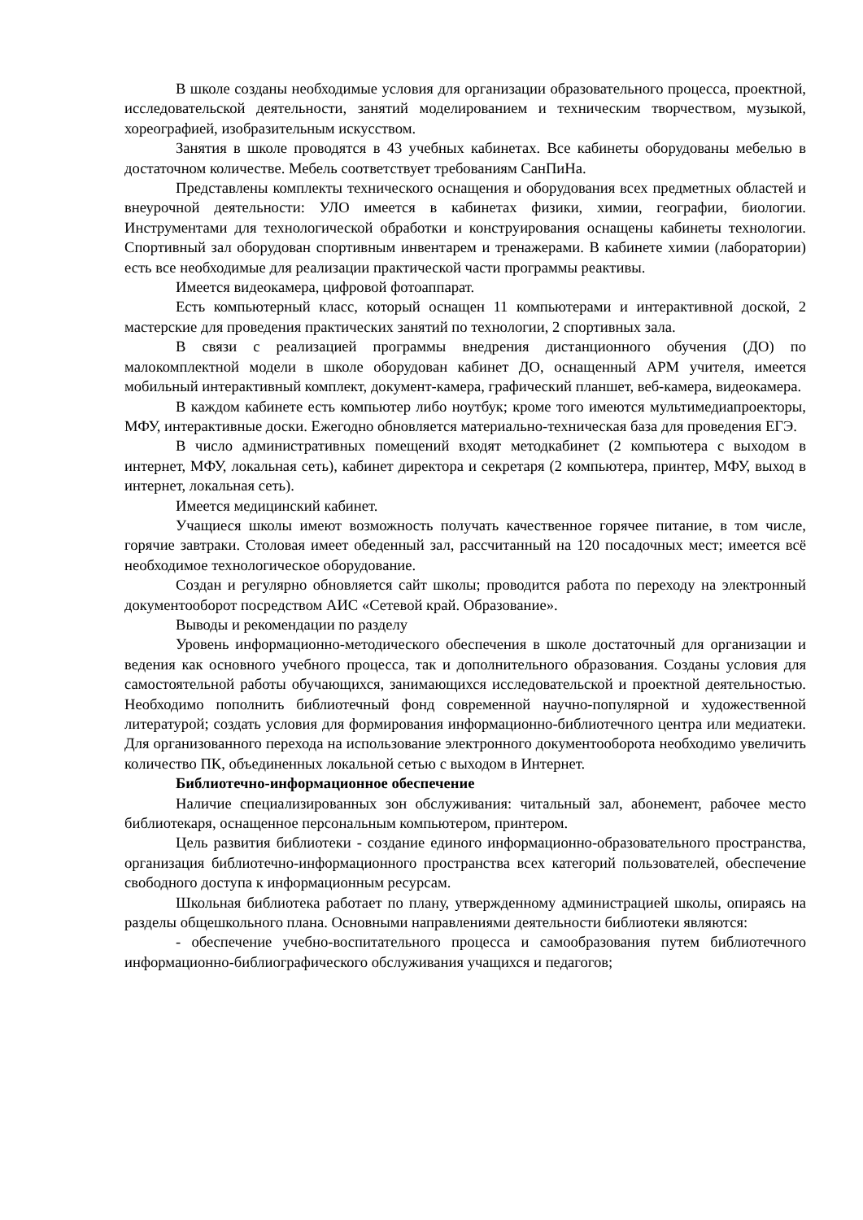В школе созданы необходимые условия для организации образовательного процесса, проектной, исследовательской деятельности, занятий моделированием и техническим творчеством, музыкой, хореографией, изобразительным искусством.
Занятия в школе проводятся в 43 учебных кабинетах. Все кабинеты оборудованы мебелью в достаточном количестве. Мебель соответствует требованиям СанПиНа.
Представлены комплекты технического оснащения и оборудования всех предметных областей и внеурочной деятельности: УЛО имеется в кабинетах физики, химии, географии, биологии. Инструментами для технологической обработки и конструирования оснащены кабинеты технологии. Спортивный зал оборудован спортивным инвентарем и тренажерами. В кабинете химии (лаборатории) есть все необходимые для реализации практической части программы реактивы.
Имеется видеокамера, цифровой фотоаппарат.
Есть компьютерный класс, который оснащен 11 компьютерами и интерактивной доской, 2 мастерские для проведения практических занятий по технологии, 2 спортивных зала.
В связи с реализацией программы внедрения дистанционного обучения (ДО) по малокомплектной модели в школе оборудован кабинет ДО, оснащенный АРМ учителя, имеется мобильный интерактивный комплект, документ-камера, графический планшет, веб-камера, видеокамера.
В каждом кабинете есть компьютер либо ноутбук; кроме того имеются мультимедиапроекторы, МФУ, интерактивные доски. Ежегодно обновляется материально-техническая база для проведения ЕГЭ.
В число административных помещений входят методкабинет (2 компьютера с выходом в интернет, МФУ, локальная сеть), кабинет директора и секретаря (2 компьютера, принтер, МФУ, выход в интернет, локальная сеть).
Имеется медицинский кабинет.
Учащиеся школы имеют возможность получать качественное горячее питание, в том числе, горячие завтраки. Столовая имеет обеденный зал, рассчитанный на 120 посадочных мест; имеется всё необходимое технологическое оборудование.
Создан и регулярно обновляется сайт школы; проводится работа по переходу на электронный документооборот посредством АИС «Сетевой край. Образование».
Выводы и рекомендации по разделу
Уровень информационно-методического обеспечения в школе достаточный для организации и ведения как основного учебного процесса, так и дополнительного образования. Созданы условия для самостоятельной работы обучающихся, занимающихся исследовательской и проектной деятельностью. Необходимо пополнить библиотечный фонд современной научно-популярной и художественной литературой; создать условия для формирования информационно-библиотечного центра или медиатеки. Для организованного перехода на использование электронного документооборота необходимо увеличить количество ПК, объединенных локальной сетью с выходом в Интернет.
Библиотечно-информационное обеспечение
Наличие специализированных зон обслуживания: читальный зал, абонемент, рабочее место библиотекаря, оснащенное персональным компьютером, принтером.
Цель развития библиотеки - создание единого информационно-образовательного пространства, организация библиотечно-информационного пространства всех категорий пользователей, обеспечение свободного доступа к информационным ресурсам.
Школьная библиотека работает по плану, утвержденному администрацией школы, опираясь на разделы общешкольного плана. Основными направлениями деятельности библиотеки являются:
- обеспечение учебно-воспитательного процесса и самообразования путем библиотечного информационно-библиографического обслуживания учащихся и педагогов;